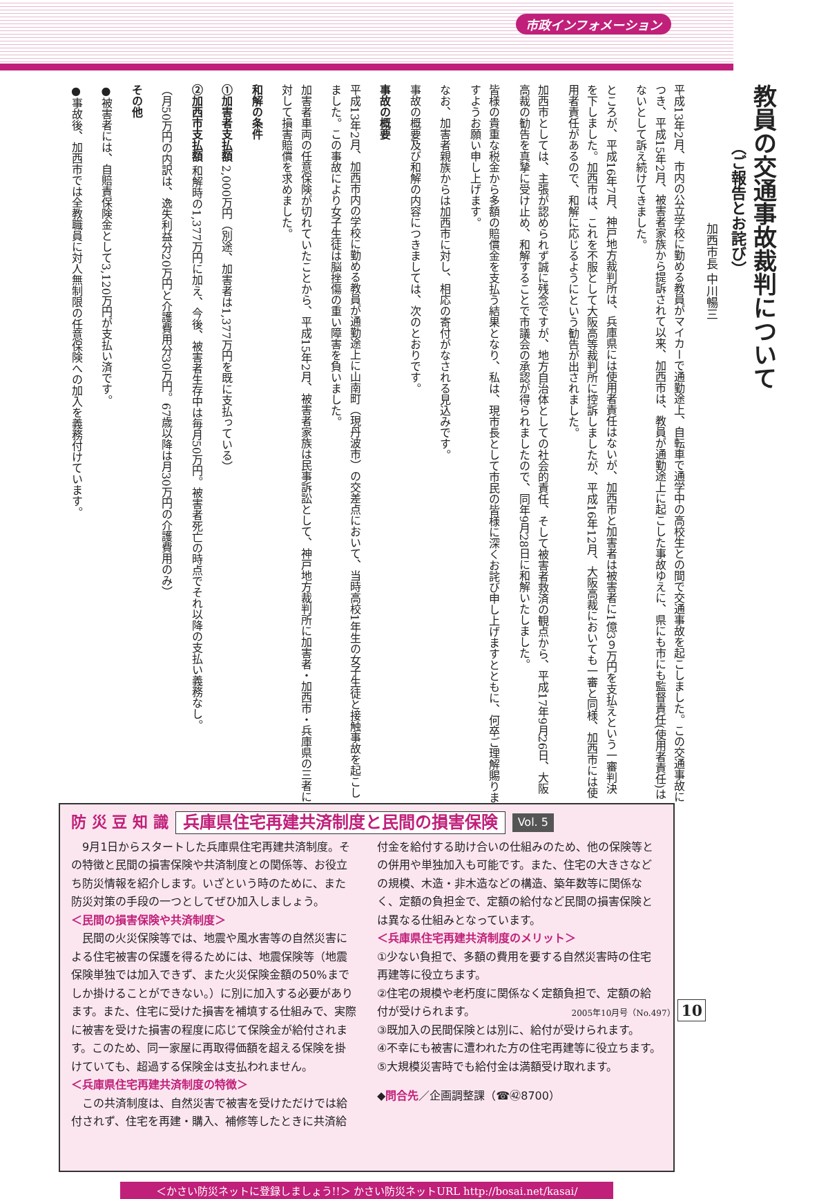市政インフォメーション
教員の交通事故裁判について
（ご報告とお詫び）
加西市長 中川暢三
平成13年2月、市内の公立学校に勤める教員がマイカーで通勤途上、自転車で通学中の高校生との間で交通事故を起こしました。この交通事故につき、平成15年2月、被害者家族から提訴されて以来、加西市は、教員が通勤途上に起こした事故ゆえに、県にも市にも監督責任(使用者責任)はないとして訴え続けてきました。
ところが、平成16年7月、神戸地方裁判所は、兵庫県には使用者責任はないが、加西市と加害者は被害者に1億3９万円を支払えという一審判決を下しました。加西市は、これを不服として大阪高等裁判所に控訴しましたが、平成16年12月、大阪高裁においても一審と同様、加西市には使用者責任があるので、和解に応じるようにという勧告が出されました。
加西市としては、主張が認められず誠に残念ですが、地方自治体としての社会的責任、そして被害者救済の観点から、平成17年9月26日、大阪高裁の勧告を真摯に受け止め、和解することで市議会の承認が得られましたので、同年9月28日に和解いたしました。
皆様の貴重な税金から多額の賠償金を支払う結果となり、私は、現市長として市民の皆様に深くお詫び申し上げますとともに、何卒ご理解賜りますようお願い申し上げます。
なお、加害者親族からは加西市に対し、相応の寄付がなされる見込みです。
事故の概要及び和解の内容につきましては、次のとおりです。
事故の概要
平成13年2月、加西市内の学校に勤める教員が通勤途上に山南町（現丹波市）の交差点において、当時高校1年生の女子生徒と接触事故を起こしました。この事故により女子生徒は脳挫傷の重い障害を負いました。
加害者車両の任意保険が切れていたことから、平成15年2月、被害者家族は民事訴訟として、神戸地方裁判所に加害者・加西市・兵庫県の三者に対して損害賠償を求めました。
和解の条件
①加害者支払額 2,000万円（別途、加害者は1,377万円を既に支払っている）
②加西市支払額 和解時の1,377万円に加え、今後、被害者生存中は毎月50万円。被害者死亡の時点でそれ以降の支払い義務なし。
（月50万円の内訳は、逸失利益分20万円と介護費用分30万円。67歳以降は月30万円の介護費用のみ）
その他
●被害者には、自賠責保険金として3,120万円が支払い済です。
●事故後、加西市では全教職員に対人無制限の任意保険への加入を義務付けています。
防 災 豆 知 識 兵庫県住宅再建共済制度と民間の損害保険 Vol. 5
　9月1日からスタートした兵庫県住宅再建共済制度。その特徴と民間の損害保険や共済制度との関係等、お役立ち防災情報を紹介します。いざという時のために、また防災対策の手段の一つとしてぜひ加入しましょう。
＜民間の損害保険や共済制度＞
　民間の火災保険等では、地震や風水害等の自然災害による住宅被害の保護を得るためには、地震保険等（地震保険単独では加入できず、また火災保険金額の50%までしか掛けることができない。）に別に加入する必要があります。また、住宅に受けた損害を補填する仕組みで、実際に被害を受けた損害の程度に応じて保険金が給付されます。このため、同一家屋に再取得価額を超える保険を掛けていても、超過する保険金は支払われません。
＜兵庫県住宅再建共済制度の特徴＞
　この共済制度は、自然災害で被害を受けただけでは給付されず、住宅を再建・購入、補修等したときに共済給付金を給付する助け合いの仕組みのため、他の保険等との併用や単独加入も可能です。また、住宅の大きさなどの規模、木造・非木造などの構造、築年数等に関係なく、定額の負担金で、定額の給付など民間の損害保険とは異なる仕組みとなっています。
＜兵庫県住宅再建共済制度のメリット＞
①少ない負担で、多額の費用を要する自然災害時の住宅再建等に役立ちます。
②住宅の規模や老朽度に関係なく定額負担で、定額の給付が受けられます。
③既加入の民間保険とは別に、給付が受けられます。
④不幸にも被害に遭われた方の住宅再建等に役立ちます。
⑤大規模災害時でも給付金は満額受け取れます。
◆問合先／企画調整課（☎㊷8700）
＜かさい防災ネットに登録しましょう!!＞ かさい防災ネットURL http://bosai.net/kasai/
2005年10月号（No.497） 10